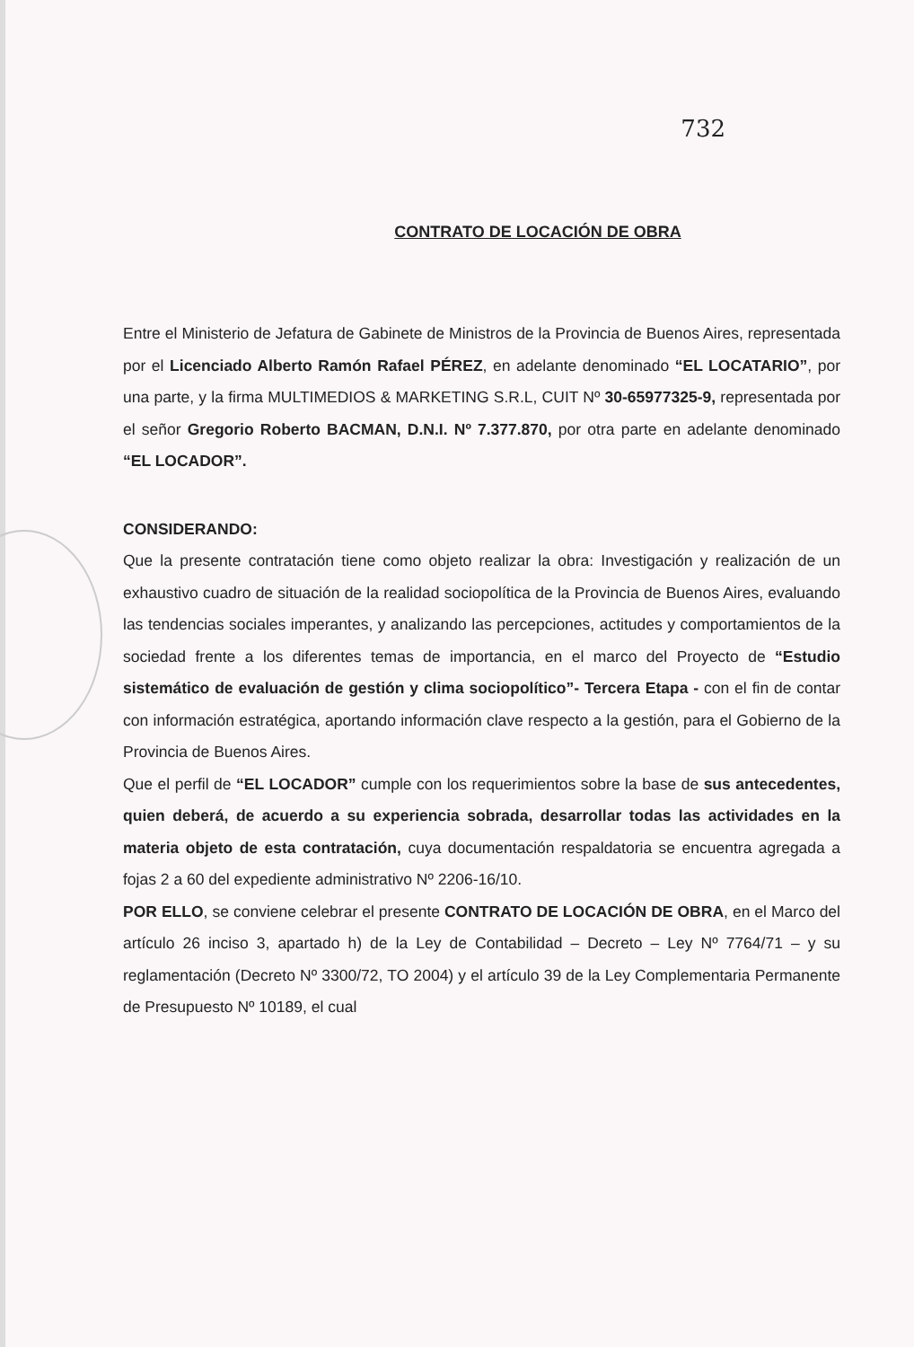732
CONTRATO DE LOCACIÓN DE OBRA
Entre el Ministerio de Jefatura de Gabinete de Ministros de la Provincia de Buenos Aires, representada por el Licenciado Alberto Ramón Rafael PÉREZ, en adelante denominado “EL LOCATARIO”, por una parte, y la firma MULTIMEDIOS & MARKETING S.R.L, CUIT Nº 30-65977325-9, representada por el señor Gregorio Roberto BACMAN, D.N.I. Nº 7.377.870, por otra parte en adelante denominado “EL LOCADOR”.
CONSIDERANDO:
Que la presente contratación tiene como objeto realizar la obra: Investigación y realización de un exhaustivo cuadro de situación de la realidad sociopolítica de la Provincia de Buenos Aires, evaluando las tendencias sociales imperantes, y analizando las percepciones, actitudes y comportamientos de la sociedad frente a los diferentes temas de importancia, en el marco del Proyecto de “Estudio sistemático de evaluación de gestión y clima sociopolítico”- Tercera Etapa - con el fin de contar con información estratégica, aportando información clave respecto a la gestión, para el Gobierno de la Provincia de Buenos Aires.
Que el perfil de “EL LOCADOR” cumple con los requerimientos sobre la base de sus antecedentes, quien deberá, de acuerdo a su experiencia sobrada, desarrollar todas las actividades en la materia objeto de esta contratación, cuya documentación respaldatoria se encuentra agregada a fojas 2 a 60 del expediente administrativo Nº 2206-16/10.
POR ELLO, se conviene celebrar el presente CONTRATO DE LOCACIÓN DE OBRA, en el Marco del artículo 26 inciso 3, apartado h) de la Ley de Contabilidad – Decreto – Ley Nº 7764/71 – y su reglamentación (Decreto Nº 3300/72, TO 2004) y el artículo 39 de la Ley Complementaria Permanente de Presupuesto Nº 10189, el cual